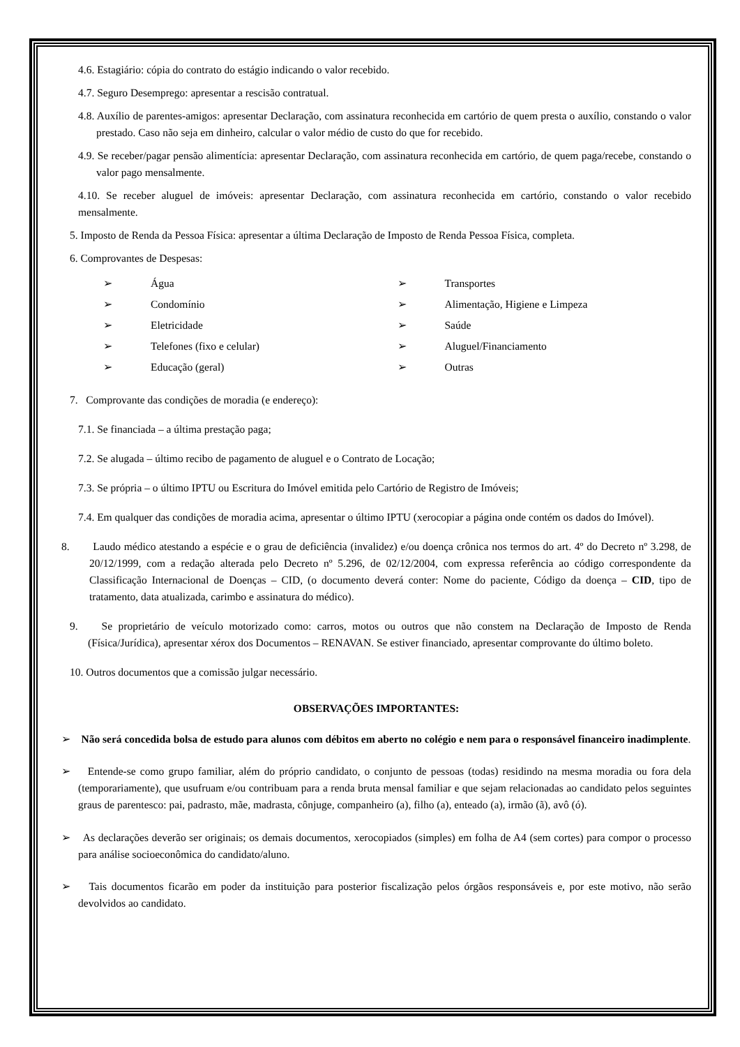4.6. Estagiário: cópia do contrato do estágio indicando o valor recebido.
4.7. Seguro Desemprego: apresentar a rescisão contratual.
4.8. Auxílio de parentes-amigos: apresentar Declaração, com assinatura reconhecida em cartório de quem presta o auxílio, constando o valor prestado. Caso não seja em dinheiro, calcular o valor médio de custo do que for recebido.
4.9. Se receber/pagar pensão alimentícia: apresentar Declaração, com assinatura reconhecida em cartório, de quem paga/recebe, constando o valor pago mensalmente.
4.10. Se receber aluguel de imóveis: apresentar Declaração, com assinatura reconhecida em cartório, constando o valor recebido mensalmente.
5. Imposto de Renda da Pessoa Física: apresentar a última Declaração de Imposto de Renda Pessoa Física, completa.
6. Comprovantes de Despesas:
➢ Água
➢ Transportes
➢ Condomínio
➢ Alimentação, Higiene e Limpeza
➢ Eletricidade
➢ Saúde
➢ Telefones (fixo e celular)
➢ Aluguel/Financiamento
➢ Educação (geral)
➢ Outras
7. Comprovante das condições de moradia (e endereço):
7.1. Se financiada – a última prestação paga;
7.2. Se alugada – último recibo de pagamento de aluguel e o Contrato de Locação;
7.3. Se própria – o último IPTU ou Escritura do Imóvel emitida pelo Cartório de Registro de Imóveis;
7.4. Em qualquer das condições de moradia acima, apresentar o último IPTU (xerocopiar a página onde contém os dados do Imóvel).
8. Laudo médico atestando a espécie e o grau de deficiência (invalidez) e/ou doença crônica nos termos do art. 4º do Decreto nº 3.298, de 20/12/1999, com a redação alterada pelo Decreto nº 5.296, de 02/12/2004, com expressa referência ao código correspondente da Classificação Internacional de Doenças – CID, (o documento deverá conter: Nome do paciente, Código da doença – CID, tipo de tratamento, data atualizada, carimbo e assinatura do médico).
9. Se proprietário de veículo motorizado como: carros, motos ou outros que não constem na Declaração de Imposto de Renda (Física/Jurídica), apresentar xérox dos Documentos – RENAVAN. Se estiver financiado, apresentar comprovante do último boleto.
10. Outros documentos que a comissão julgar necessário.
OBSERVAÇÕES IMPORTANTES:
➢ Não será concedida bolsa de estudo para alunos com débitos em aberto no colégio e nem para o responsável financeiro inadimplente.
➢ Entende-se como grupo familiar, além do próprio candidato, o conjunto de pessoas (todas) residindo na mesma moradia ou fora dela (temporariamente), que usufruam e/ou contribuam para a renda bruta mensal familiar e que sejam relacionadas ao candidato pelos seguintes graus de parentesco: pai, padrasto, mãe, madrasta, cônjuge, companheiro (a), filho (a), enteado (a), irmão (ã), avô (ó).
➢ As declarações deverão ser originais; os demais documentos, xerocopiados (simples) em folha de A4 (sem cortes) para compor o processo para análise socioeconômica do candidato/aluno.
➢ Tais documentos ficarão em poder da instituição para posterior fiscalização pelos órgãos responsáveis e, por este motivo, não serão devolvidos ao candidato.